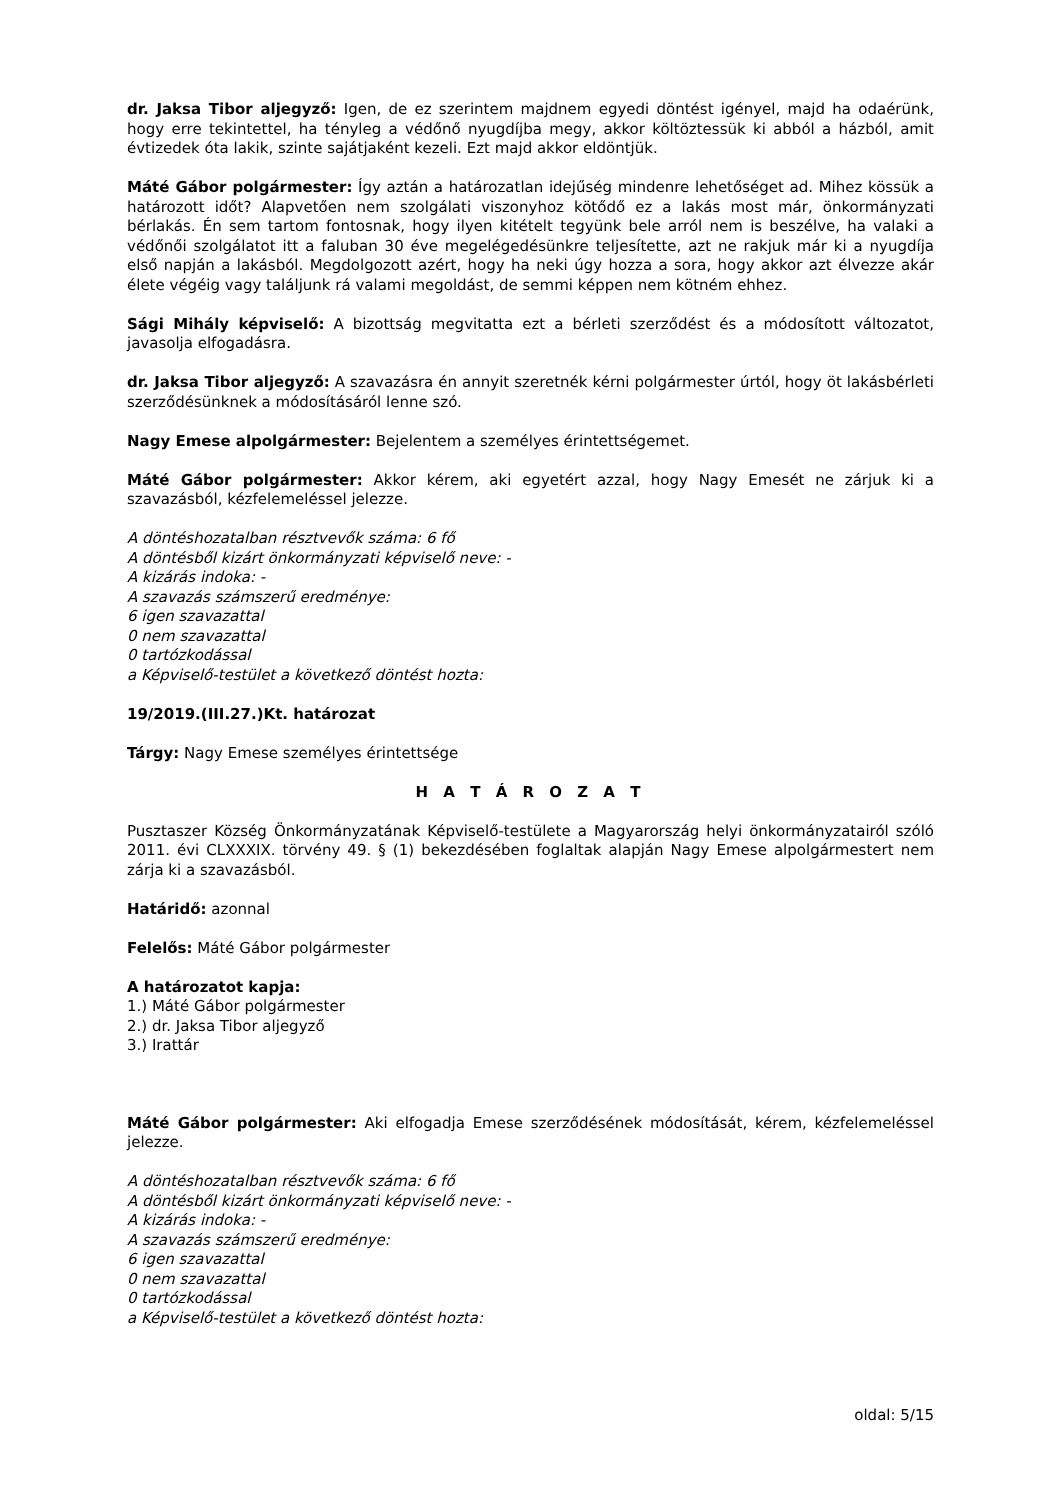dr. Jaksa Tibor aljegyző: Igen, de ez szerintem majdnem egyedi döntést igényel, majd ha odaérünk, hogy erre tekintettel, ha tényleg a védőnő nyugdíjba megy, akkor költöztessük ki abból a házból, amit évtizedek óta lakik, szinte sajátjaként kezeli. Ezt majd akkor eldöntjük.
Máté Gábor polgármester: Így aztán a határozatlan idejűség mindenre lehetőséget ad. Mihez kössük a határozott időt? Alapvetően nem szolgálati viszonyhoz kötődő ez a lakás most már, önkormányzati bérlakás. Én sem tartom fontosnak, hogy ilyen kitételt tegyünk bele arról nem is beszélve, ha valaki a védőnői szolgálatot itt a faluban 30 éve megelégedésünkre teljesítette, azt ne rakjuk már ki a nyugdíja első napján a lakásból. Megdolgozott azért, hogy ha neki úgy hozza a sora, hogy akkor azt élvezze akár élete végéig vagy találjunk rá valami megoldást, de semmi képpen nem kötném ehhez.
Sági Mihály képviselő: A bizottság megvitatta ezt a bérleti szerződést és a módosított változatot, javasolja elfogadásra.
dr. Jaksa Tibor aljegyző: A szavazásra én annyit szeretnék kérni polgármester úrtól, hogy öt lakásbérleti szerződésünknek a módosításáról lenne szó.
Nagy Emese alpolgármester: Bejelentem a személyes érintettségemet.
Máté Gábor polgármester: Akkor kérem, aki egyetért azzal, hogy Nagy Emesét ne zárjuk ki a szavazásból, kézfelemeléssel jelezze.
A döntéshozatalban résztvevők száma: 6 fő
A döntésből kizárt önkormányzati képviselő neve: -
A kizárás indoka: -
A szavazás számszerű eredménye:
6 igen szavazattal
0 nem szavazattal
0 tartózkodással
a Képviselő-testület a következő döntést hozta:
19/2019.(III.27.)Kt. határozat
Tárgy: Nagy Emese személyes érintettsége
H A T Á R O Z A T
Pusztaszer Község Önkormányzatának Képviselő-testülete a Magyarország helyi önkormányzatairól szóló 2011. évi CLXXXIX. törvény 49. § (1) bekezdésében foglaltak alapján Nagy Emese alpolgármestert nem zárja ki a szavazásból.
Határidő: azonnal
Felelős: Máté Gábor polgármester
A határozatot kapja:
1.) Máté Gábor polgármester
2.) dr. Jaksa Tibor aljegyző
3.) Irattár
Máté Gábor polgármester: Aki elfogadja Emese szerződésének módosítását, kérem, kézfelemeléssel jelezze.
A döntéshozatalban résztvevők száma: 6 fő
A döntésből kizárt önkormányzati képviselő neve: -
A kizárás indoka: -
A szavazás számszerű eredménye:
6 igen szavazattal
0 nem szavazattal
0 tartózkodással
a Képviselő-testület a következő döntést hozta:
oldal: 5/15